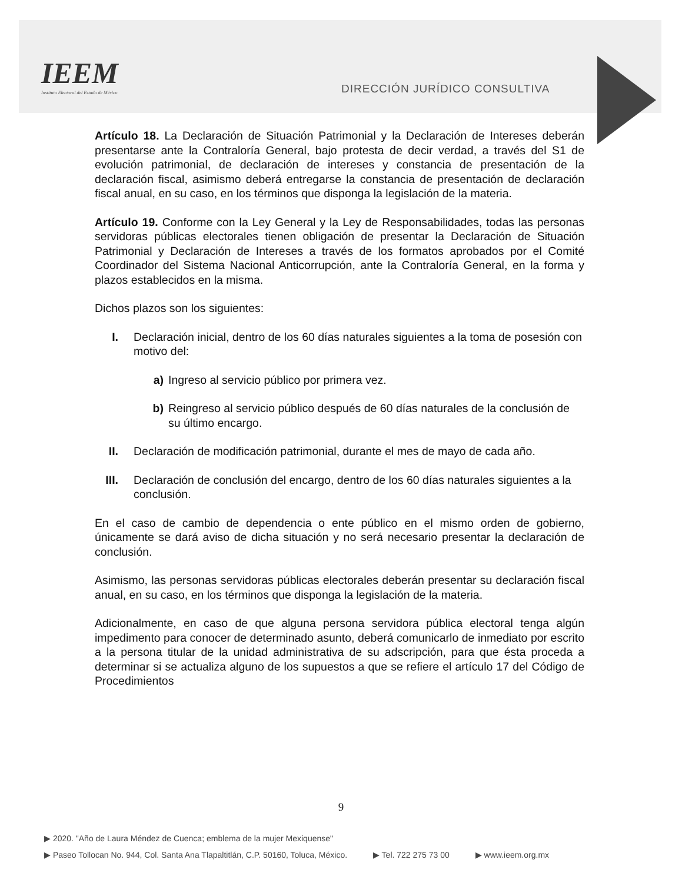IEEM
Instituto Electoral del Estado de México
DIRECCIÓN JURÍDICO CONSULTIVA
Artículo 18. La Declaración de Situación Patrimonial y la Declaración de Intereses deberán presentarse ante la Contraloría General, bajo protesta de decir verdad, a través del S1 de evolución patrimonial, de declaración de intereses y constancia de presentación de la declaración fiscal, asimismo deberá entregarse la constancia de presentación de declaración fiscal anual, en su caso, en los términos que disponga la legislación de la materia.
Artículo 19. Conforme con la Ley General y la Ley de Responsabilidades, todas las personas servidoras públicas electorales tienen obligación de presentar la Declaración de Situación Patrimonial y Declaración de Intereses a través de los formatos aprobados por el Comité Coordinador del Sistema Nacional Anticorrupción, ante la Contraloría General, en la forma y plazos establecidos en la misma.
Dichos plazos son los siguientes:
I. Declaración inicial, dentro de los 60 días naturales siguientes a la toma de posesión con motivo del:
a) Ingreso al servicio público por primera vez.
b) Reingreso al servicio público después de 60 días naturales de la conclusión de su último encargo.
II. Declaración de modificación patrimonial, durante el mes de mayo de cada año.
III. Declaración de conclusión del encargo, dentro de los 60 días naturales siguientes a la conclusión.
En el caso de cambio de dependencia o ente público en el mismo orden de gobierno, únicamente se dará aviso de dicha situación y no será necesario presentar la declaración de conclusión.
Asimismo, las personas servidoras públicas electorales deberán presentar su declaración fiscal anual, en su caso, en los términos que disponga la legislación de la materia.
Adicionalmente, en caso de que alguna persona servidora pública electoral tenga algún impedimento para conocer de determinado asunto, deberá comunicarlo de inmediato por escrito a la persona titular de la unidad administrativa de su adscripción, para que ésta proceda a determinar si se actualiza alguno de los supuestos a que se refiere el artículo 17 del Código de Procedimientos
9
▶ 2020. "Año de Laura Méndez de Cuenca; emblema de la mujer Mexiquense"
▶ Paseo Tollocan No. 944, Col. Santa Ana Tlapaltitlán, C.P. 50160, Toluca, México. ▶ Tel. 722 275 73 00 ▶ www.ieem.org.mx